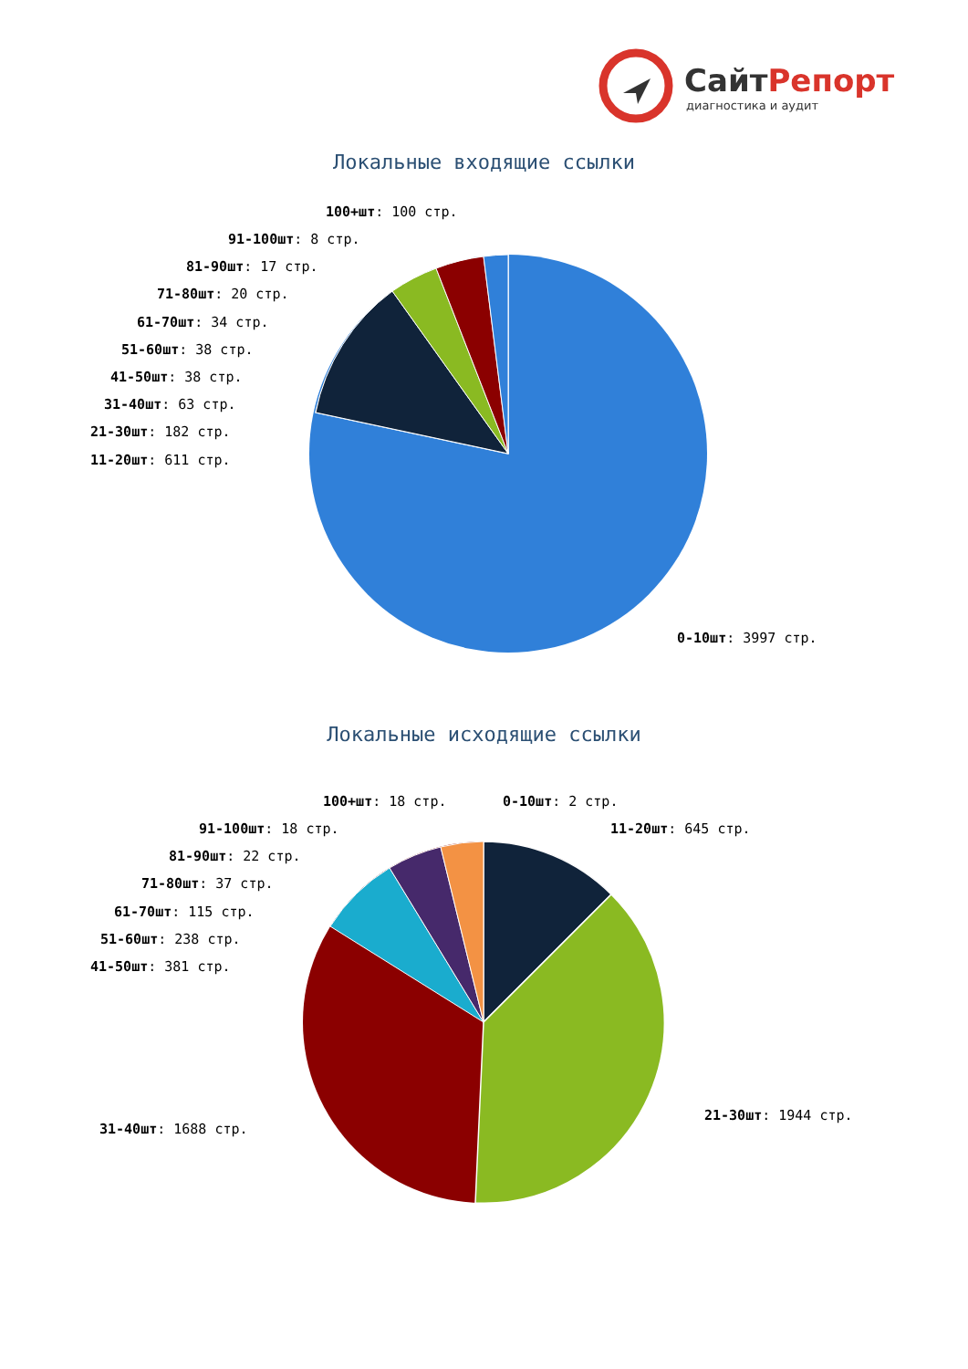СайтРепорт
диагностика и аудит
Локальные входящие ссылки
100+шт: 100 стр.
91-100шт: 8 стр.
81-90шт: 17 стр.
71-80шт: 20 стр.
61-70шт: 34 стр.
51-60шт: 38 стр.
41-50шт: 38 стр.
31-40шт: 63 стр.
21-30шт: 182 стр.
11-20шт: 611 стр.
0-10шт: 3997 стр.
Локальные исходящие ссылки
100+шт: 18 стр. 0-10шт: 2 стр.
91-100шт: 18 стр. 11-20шт: 645 стр.
81-90шт: 22 стр.
71-80шт: 37 стр.
61-70шт: 115 стр.
51-60шт: 238 стр.
41-50шт: 381 стр.
21-30шт: 1944 стр.
31-40шт: 1688 стр.